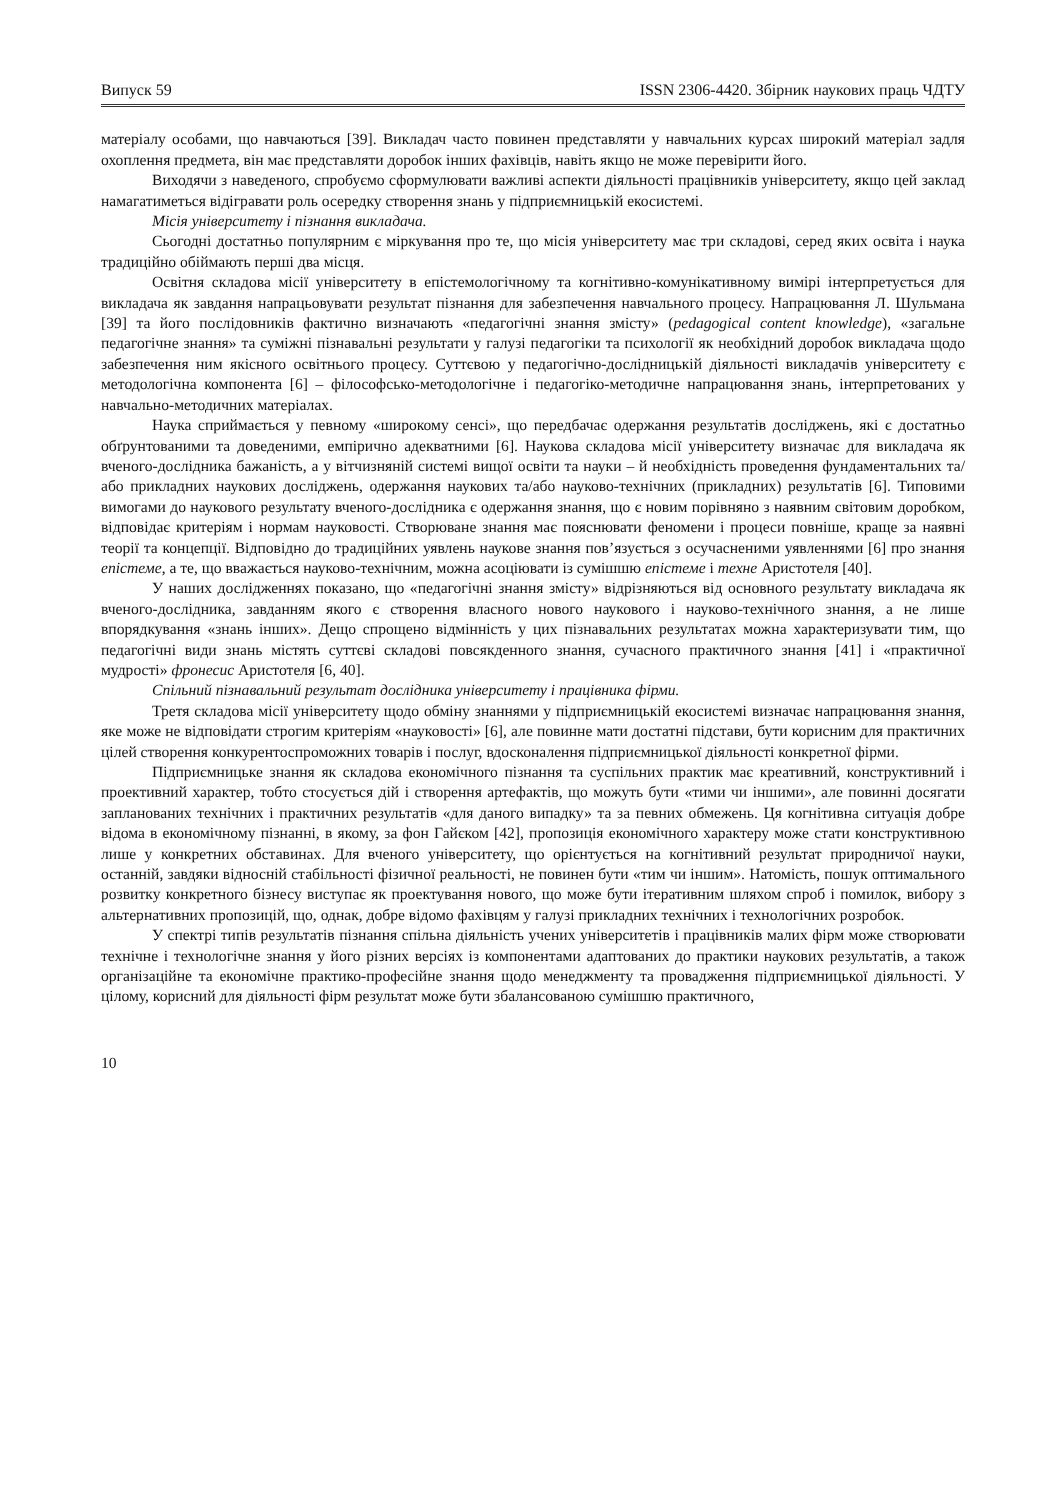Випуск 59 ISSN 2306-4420. Збірник наукових праць ЧДТУ
матеріалу особами, що навчаються [39]. Викладач часто повинен представляти у навчальних курсах широкий матеріал задля охоплення предмета, він має представляти доробок інших фахівців, навіть якщо не може перевірити його.
Виходячи з наведеного, спробуємо сформулювати важливі аспекти діяльності працівників університету, якщо цей заклад намагатиметься відігравати роль осередку створення знань у підприємницькій екосистемі.
Місія університету і пізнання викладача.
Сьогодні достатньо популярним є міркування про те, що місія університету має три складові, серед яких освіта і наука традиційно обіймають перші два місця.
Освітня складова місії університету в епістемологічному та когнітивно-комунікативному вимірі інтерпретується для викладача як завдання напрацьовувати результат пізнання для забезпечення навчального процесу. Напрацювання Л. Шульмана [39] та його послідовників фактично визначають «педагогічні знання змісту» (pedagogical content knowledge), «загальне педагогічне знання» та суміжні пізнавальні результати у галузі педагогіки та психології як необхідний доробок викладача щодо забезпечення ним якісного освітнього процесу. Суттєвою у педагогічно-дослідницькій діяльності викладачів університету є методологічна компонента [6] – філософсько-методологічне і педагогіко-методичне напрацювання знань, інтерпретованих у навчально-методичних матеріалах.
Наука сприймається у певному «широкому сенсі», що передбачає одержання результатів досліджень, які є достатньо обґрунтованими та доведеними, емпірично адекватними [6]. Наукова складова місії університету визначає для викладача як вченого-дослідника бажаність, а у вітчизняній системі вищої освіти та науки – й необхідність проведення фундаментальних та/або прикладних наукових досліджень, одержання наукових та/або науково-технічних (прикладних) результатів [6]. Типовими вимогами до наукового результату вченого-дослідника є одержання знання, що є новим порівняно з наявним світовим доробком, відповідає критеріям і нормам науковості. Створюване знання має пояснювати феномени і процеси повніше, краще за наявні теорії та концепції. Відповідно до традиційних уявлень наукове знання пов’язується з осучасненими уявленнями [6] про знання епістеме, а те, що вважається науково-технічним, можна асоціювати із сумішшю епістеме і техне Аристотеля [40].
У наших дослідженнях показано, що «педагогічні знання змісту» відрізняються від основного результату викладача як вченого-дослідника, завданням якого є створення власного нового наукового і науково-технічного знання, а не лише впорядкування «знань інших». Дещо спрощено відмінність у цих пізнавальних результатах можна характеризувати тим, що педагогічні види знань містять суттєві складові повсякденного знання, сучасного практичного знання [41] і «практичної мудрості» фронесис Аристотеля [6, 40].
Спільний пізнавальний результат дослідника університету і працівника фірми.
Третя складова місії університету щодо обміну знаннями у підприємницькій екосистемі визначає напрацювання знання, яке може не відповідати строгим критеріям «науковості» [6], але повинне мати достатні підстави, бути корисним для практичних цілей створення конкурентоспроможних товарів і послуг, вдосконалення підприємницької діяльності конкретної фірми.
Підприємницьке знання як складова економічного пізнання та суспільних практик має креативний, конструктивний і проективний характер, тобто стосується дій і створення артефактів, що можуть бути «тими чи іншими», але повинні досягати запланованих технічних і практичних результатів «для даного випадку» та за певних обмежень. Ця когнітивна ситуація добре відома в економічному пізнанні, в якому, за фон Гайєком [42], пропозиція економічного характеру може стати конструктивною лише у конкретних обставинах. Для вченого університету, що орієнтується на когнітивний результат природничої науки, останній, завдяки відносній стабільності фізичної реальності, не повинен бути «тим чи іншим». Натомість, пошук оптимального розвитку конкретного бізнесу виступає як проектування нового, що може бути ітеративним шляхом спроб і помилок, вибору з альтернативних пропозицій, що, однак, добре відомо фахівцям у галузі прикладних технічних і технологічних розробок.
У спектрі типів результатів пізнання спільна діяльність учених університетів і працівників малих фірм може створювати технічне і технологічне знання у його різних версіях із компонентами адаптованих до практики наукових результатів, а також організаційне та економічне практико-професійне знання щодо менеджменту та провадження підприємницької діяльності. У цілому, корисний для діяльності фірм результат може бути збалансованою сумішшю практичного,
10